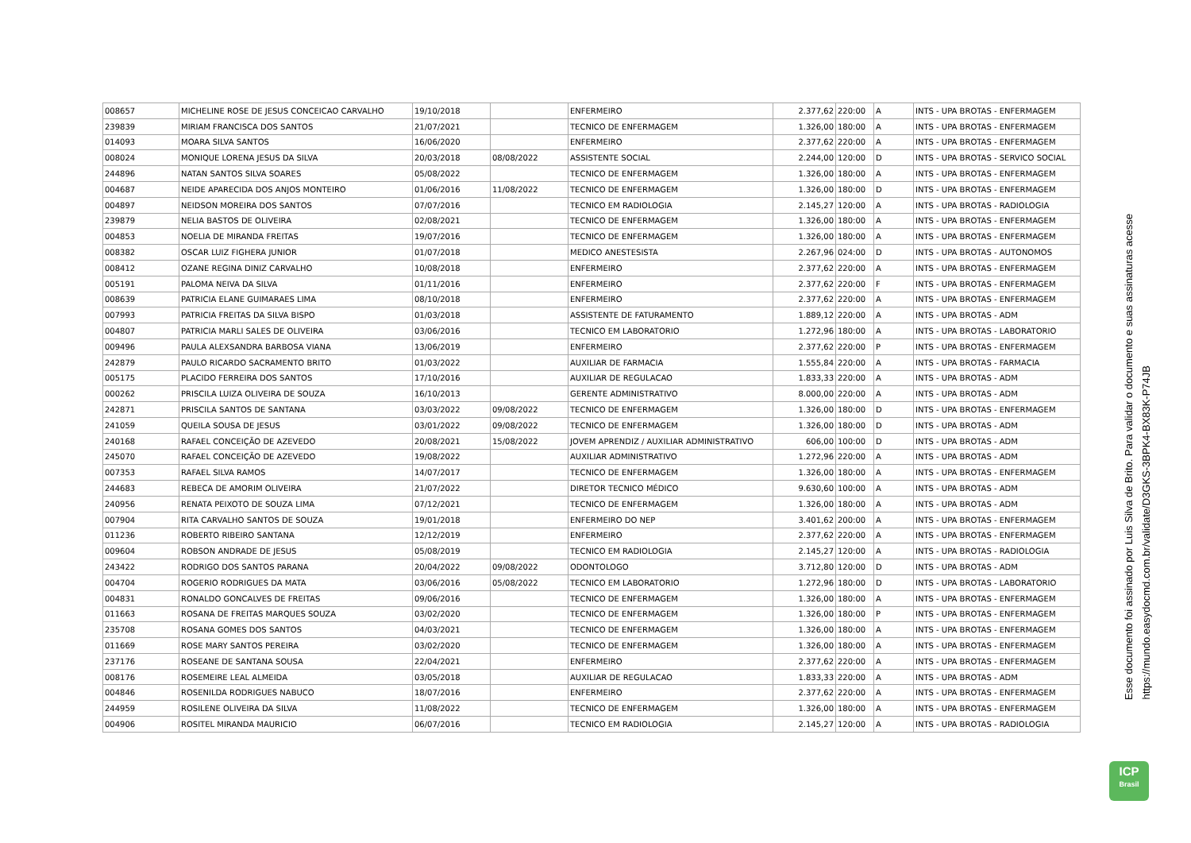| 008657 | MICHELINE ROSE DE JESUS CONCEICAO CARVALHO | 19/10/2018 | | ENFERMEIRO | 2.377,62 | 220:00 | A | INTS - UPA BROTAS - ENFERMAGEM |
| 239839 | MIRIAM FRANCISCA DOS SANTOS | 21/07/2021 | | TECNICO DE ENFERMAGEM | 1.326,00 | 180:00 | A | INTS - UPA BROTAS - ENFERMAGEM |
| 014093 | MOARA SILVA SANTOS | 16/06/2020 | | ENFERMEIRO | 2.377,62 | 220:00 | A | INTS - UPA BROTAS - ENFERMAGEM |
| 008024 | MONIQUE LORENA JESUS DA SILVA | 20/03/2018 | 08/08/2022 | ASSISTENTE SOCIAL | 2.244,00 | 120:00 | D | INTS - UPA BROTAS - SERVICO SOCIAL |
| 244896 | NATAN SANTOS SILVA SOARES | 05/08/2022 | | TECNICO DE ENFERMAGEM | 1.326,00 | 180:00 | A | INTS - UPA BROTAS - ENFERMAGEM |
| 004687 | NEIDE APARECIDA DOS ANJOS MONTEIRO | 01/06/2016 | 11/08/2022 | TECNICO DE ENFERMAGEM | 1.326,00 | 180:00 | D | INTS - UPA BROTAS - ENFERMAGEM |
| 004897 | NEIDSON MOREIRA DOS SANTOS | 07/07/2016 | | TECNICO EM RADIOLOGIA | 2.145,27 | 120:00 | A | INTS - UPA BROTAS - RADIOLOGIA |
| 239879 | NELIA BASTOS DE OLIVEIRA | 02/08/2021 | | TECNICO DE ENFERMAGEM | 1.326,00 | 180:00 | A | INTS - UPA BROTAS - ENFERMAGEM |
| 004853 | NOELIA DE MIRANDA FREITAS | 19/07/2016 | | TECNICO DE ENFERMAGEM | 1.326,00 | 180:00 | A | INTS - UPA BROTAS - ENFERMAGEM |
| 008382 | OSCAR LUIZ FIGHERA JUNIOR | 01/07/2018 | | MEDICO ANESTESISTA | 2.267,96 | 024:00 | D | INTS - UPA BROTAS - AUTONOMOS |
| 008412 | OZANE REGINA DINIZ CARVALHO | 10/08/2018 | | ENFERMEIRO | 2.377,62 | 220:00 | A | INTS - UPA BROTAS - ENFERMAGEM |
| 005191 | PALOMA NEIVA DA SILVA | 01/11/2016 | | ENFERMEIRO | 2.377,62 | 220:00 | F | INTS - UPA BROTAS - ENFERMAGEM |
| 008639 | PATRICIA ELANE GUIMARAES LIMA | 08/10/2018 | | ENFERMEIRO | 2.377,62 | 220:00 | A | INTS - UPA BROTAS - ENFERMAGEM |
| 007993 | PATRICIA FREITAS DA SILVA BISPO | 01/03/2018 | | ASSISTENTE DE FATURAMENTO | 1.889,12 | 220:00 | A | INTS - UPA BROTAS - ADM |
| 004807 | PATRICIA MARLI SALES DE OLIVEIRA | 03/06/2016 | | TECNICO EM LABORATORIO | 1.272,96 | 180:00 | A | INTS - UPA BROTAS - LABORATORIO |
| 009496 | PAULA ALEXSANDRA BARBOSA VIANA | 13/06/2019 | | ENFERMEIRO | 2.377,62 | 220:00 | P | INTS - UPA BROTAS - ENFERMAGEM |
| 242879 | PAULO RICARDO SACRAMENTO BRITO | 01/03/2022 | | AUXILIAR DE FARMACIA | 1.555,84 | 220:00 | A | INTS - UPA BROTAS - FARMACIA |
| 005175 | PLACIDO FERREIRA DOS SANTOS | 17/10/2016 | | AUXILIAR DE REGULACAO | 1.833,33 | 220:00 | A | INTS - UPA BROTAS - ADM |
| 000262 | PRISCILA LUIZA OLIVEIRA DE SOUZA | 16/10/2013 | | GERENTE ADMINISTRATIVO | 8.000,00 | 220:00 | A | INTS - UPA BROTAS - ADM |
| 242871 | PRISCILA SANTOS DE SANTANA | 03/03/2022 | 09/08/2022 | TECNICO DE ENFERMAGEM | 1.326,00 | 180:00 | D | INTS - UPA BROTAS - ENFERMAGEM |
| 241059 | QUEILA SOUSA DE JESUS | 03/01/2022 | 09/08/2022 | TECNICO DE ENFERMAGEM | 1.326,00 | 180:00 | D | INTS - UPA BROTAS - ADM |
| 240168 | RAFAEL CONCEIÇÃO DE AZEVEDO | 20/08/2021 | 15/08/2022 | JOVEM APRENDIZ / AUXILIAR ADMINISTRATIVO | 606,00 | 100:00 | D | INTS - UPA BROTAS - ADM |
| 245070 | RAFAEL CONCEIÇÃO DE AZEVEDO | 19/08/2022 | | AUXILIAR ADMINISTRATIVO | 1.272,96 | 220:00 | A | INTS - UPA BROTAS - ADM |
| 007353 | RAFAEL SILVA RAMOS | 14/07/2017 | | TECNICO DE ENFERMAGEM | 1.326,00 | 180:00 | A | INTS - UPA BROTAS - ENFERMAGEM |
| 244683 | REBECA DE AMORIM OLIVEIRA | 21/07/2022 | | DIRETOR TECNICO MÉDICO | 9.630,60 | 100:00 | A | INTS - UPA BROTAS - ADM |
| 240956 | RENATA PEIXOTO DE SOUZA LIMA | 07/12/2021 | | TECNICO DE ENFERMAGEM | 1.326,00 | 180:00 | A | INTS - UPA BROTAS - ADM |
| 007904 | RITA CARVALHO SANTOS DE SOUZA | 19/01/2018 | | ENFERMEIRO DO NEP | 3.401,62 | 200:00 | A | INTS - UPA BROTAS - ENFERMAGEM |
| 011236 | ROBERTO RIBEIRO SANTANA | 12/12/2019 | | ENFERMEIRO | 2.377,62 | 220:00 | A | INTS - UPA BROTAS - ENFERMAGEM |
| 009604 | ROBSON ANDRADE DE JESUS | 05/08/2019 | | TECNICO EM RADIOLOGIA | 2.145,27 | 120:00 | A | INTS - UPA BROTAS - RADIOLOGIA |
| 243422 | RODRIGO DOS SANTOS PARANA | 20/04/2022 | 09/08/2022 | ODONTOLOGO | 3.712,80 | 120:00 | D | INTS - UPA BROTAS - ADM |
| 004704 | ROGERIO RODRIGUES DA MATA | 03/06/2016 | 05/08/2022 | TECNICO EM LABORATORIO | 1.272,96 | 180:00 | D | INTS - UPA BROTAS - LABORATORIO |
| 004831 | RONALDO GONCALVES DE FREITAS | 09/06/2016 | | TECNICO DE ENFERMAGEM | 1.326,00 | 180:00 | A | INTS - UPA BROTAS - ENFERMAGEM |
| 011663 | ROSANA DE FREITAS MARQUES SOUZA | 03/02/2020 | | TECNICO DE ENFERMAGEM | 1.326,00 | 180:00 | P | INTS - UPA BROTAS - ENFERMAGEM |
| 235708 | ROSANA GOMES DOS SANTOS | 04/03/2021 | | TECNICO DE ENFERMAGEM | 1.326,00 | 180:00 | A | INTS - UPA BROTAS - ENFERMAGEM |
| 011669 | ROSE MARY SANTOS PEREIRA | 03/02/2020 | | TECNICO DE ENFERMAGEM | 1.326,00 | 180:00 | A | INTS - UPA BROTAS - ENFERMAGEM |
| 237176 | ROSEANE DE SANTANA SOUSA | 22/04/2021 | | ENFERMEIRO | 2.377,62 | 220:00 | A | INTS - UPA BROTAS - ENFERMAGEM |
| 008176 | ROSEMEIRE LEAL ALMEIDA | 03/05/2018 | | AUXILIAR DE REGULACAO | 1.833,33 | 220:00 | A | INTS - UPA BROTAS - ADM |
| 004846 | ROSENILDA RODRIGUES NABUCO | 18/07/2016 | | ENFERMEIRO | 2.377,62 | 220:00 | A | INTS - UPA BROTAS - ENFERMAGEM |
| 244959 | ROSILENE OLIVEIRA DA SILVA | 11/08/2022 | | TECNICO DE ENFERMAGEM | 1.326,00 | 180:00 | A | INTS - UPA BROTAS - ENFERMAGEM |
| 004906 | ROSITEL MIRANDA MAURICIO | 06/07/2016 | | TECNICO EM RADIOLOGIA | 2.145,27 | 120:00 | A | INTS - UPA BROTAS - RADIOLOGIA |
Esse documento foi assinado por Luis Silva de Brito. Para validar o documento e suas assinaturas acesse
https://mundo.easydocmd.com.br/validate/D3GKS-3BPK4-BX83K-P74JB
ICP
Brasil